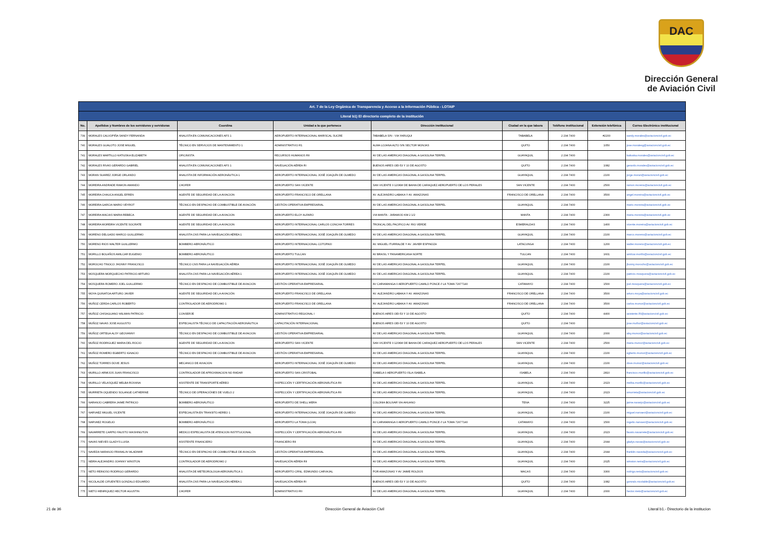DAC
Dirección General
de Aviación Civil
| Art. 7 de la Ley Orgánica de Transparencia y Acceso a la Información Pública - LOTAIP | | | | | | | | |
| Literal b1) El directorio completo de la institución | | | | | | | | |
| No. | Apellidos y Nombres de los servidores y servidoras | Coordina | Unidad a la que pertenece | Dirección institucional | Ciudad en la que labora | Teléfono institucional | Extensión telefónica | Correo Electrónico institucional |
| 739 | MORALES CALVOPIÑA SANDY FERNANDA | ANALISTA EN COMUNICACIONES AFS 1 | AEROPUERTO INTERNACIONAL MARISCAL SUCRE | TABABELA S/N - VIA YARUQUI | TABABELA | 2 294 7400 | #2200 | sandy.morales@aviacioncivil.gob.ec |
| 740 | MORALES GUALOTO JOSE MIGUEL | TÉCNICO EN SERVICIOS DE MANTENIMIENTO 1 | ADMINISTRATIVO R1 | ALMA LOJANA ALTO S/N SECTOR MONJAS | QUITO | 2 294 7400 | 1050 | jose.moralesg@aviacioncivil.gob.ec |
| 741 | MORALES MARTILLO KATIUSKA ELIZABETH | OFICINISTA | RECURSOS HUMANOS RII | AV DE LAS AMERICAS DIAGONAL A GASOLINA TERPEL | GUAYAQUIL | 2 294 7400 | | katiuska.morales@aviacioncivil.gob.ec |
| 742 | MORALES RIVAS GERARDO GABRIEL | ANALISTA EN COMUNICACIONES AFS 1 | NAVEGACIÓN AÉREA RI | BUENOS AIRES OEI-53 Y 10 DE AGOSTO | QUITO | 2 294 7400 | 1082 | gerardo.morales@aviacioncivil.gob.ec |
| 743 | MORAN SUAREZ JORGE ORLANDO | ANALISTA DE INFORMACIÓN AERONÁUTICA 1 | AEROPUERTO INTERNACIONAL JOSÉ JOAQUÍN DE OLMEDO | AV DE LAS AMERICAS DIAGONAL A GASOLINA TERPEL | GUAYAQUIL | 2 294 7400 | 2100 | jorge.moran@aviacioncivil.gob.ec |
| 744 | MOREIRA ANDRADE RAMON AMANDO | CHOFER | AEROPUERTO SAN VICENTE | SAN VICENTE 0 120KM DE BAHIA DE CARAQUEZ AEROPUERTO DE LOS PERALES | SAN VICENTE | 2 294 7400 | 2500 | ramon.moreira@aviacioncivil.gob.ec |
| 745 | MOREIRA CHAUCA ANGEL EFREN | AGENTE DE SEGURIDAD DE LA AVIACION | AEROPUERTO FRANCISCO DE ORELLANA | AV. ALEJANDRO LABAKA Y AV. AMAZONAS | FRANCISCO DE ORELLANA | 2 294 7400 | 3500 | angel.moreira@aviacioncivil.gob.ec |
| 746 | MOREIRA GARCIA MARIO VEYROT | TÉCNICO EN DESPACHO DE COMBUSTIBLE DE AVIACIÓN | GESTIÓN OPERATIVA EMPRESARIAL | AV DE LAS AMERICAS DIAGONAL A GASOLINA TERPEL | GUAYAQUIL | 2 294 7400 | | mario.moreira@aviacioncivil.gob.ec |
| 747 | MOREIRA MACIAS MARIA REBECA | AGENTE DE SEGURIDAD DE LA AVIACION | AEROPUERTO ELOY ALFARO | VIA MANTA - JARAMIJO KM 2 1/2 | MANTA | 2 294 7400 | 2300 | maria.moreira@aviacioncivil.gob.ec |
| 748 | MOREIRA MOREIRA VICENTE SOCRATE | AGENTE DE SEGURIDAD DE LA AVIACION | AEROPUERTO INTERNACIONAL CARLOS CONCHA TORRES | TRONCAL DEL PACIFICO AV. RIO VERDE | ESMERALDAS | 2 294 7400 | 1400 | vicente.moreira@aviacioncivil.gob.ec |
| 749 | MORENO DELGADO MARCO GUILLERMO | ANALISTA CNS PARA LA NAVEGACIÓN AÉREA 1 | AEROPUERTO INTERNACIONAL JOSÉ JOAQUÍN DE OLMEDO | AV DE LAS AMERICAS DIAGONAL A GASOLINA TERPEL | GUAYAQUIL | 2 294 7400 | 2100 | marco.moreno@aviacioncivil.gob.ec |
| 750 | MORENO RIOS WALTER GUILLERMO | BOMBERO AERONÁUTICO | AEROPUERTO INTERNACIONAL COTOPAXI | AV. MIGUEL ITURRALDE Y AV. JAVIER ESPINOZA | LATACUNGA | 2 294 7400 | 1200 | walter.moreno@aviacioncivil.gob.ec |
| 751 | MORILLO BOLAÑOS AMILCAR EUGENIO | BOMBERO AERONÁUTICO | AEROPUERTO TULCAN | AV BRASIL Y PANAMERICANA NORTE | TULCAN | 2 294 7400 | 1601 | amilcar.morillo@aviacioncivil.gob.ec |
| 752 | MOROCHO TINOCO JHONNY FRANCISCO | TÉCNICO CNS PARA LA NAVEGACIÓN AÉREA | AEROPUERTO INTERNACIONAL JOSÉ JOAQUÍN DE OLMEDO | AV DE LAS AMERICAS DIAGONAL A GASOLINA TERPEL | GUAYAQUIL | 2 294 7400 | 2100 | jhonny.morocho@aviacioncivil.gob.ec |
| 753 | MOSQUERA MORQUECHO PATRICIO ARTURO | ANALISTA CNS PARA LA NAVEGACIÓN AÉREA 1 | AEROPUERTO INTERNACIONAL JOSÉ JOAQUÍN DE OLMEDO | AV DE LAS AMERICAS DIAGONAL A GASOLINA TERPEL | GUAYAQUIL | 2 294 7400 | 2100 | patricio.mosquera@aviacioncivil.gob.ec |
| 754 | MOSQUERA ROMERO JOEL GUILLERMO | TÉCNICO EN DESPACHO DE COMBUSTIBLE DE AVIACION | GESTIÓN OPERATIVA EMPRESARIAL | AV CARIAMANGA 0 AEROPUERTO CAMILO PONCE // LA TOMA 72677140 | CATAMAYO | 2 294 7400 | 1500 | joel.mosquera@aviacioncivil.gob.ec |
| 755 | MOYA QUINATOA ARTURO JAVIER | AGENTE DE SEGURIDAD DE LA AVIACIÓN | AEROPUERTO FRANCISCO DE ORELLANA | AV. ALEJANDRO LABAKA Y AV. AMAZONAS | FRANCISCO DE ORELLANA | 2 294 7400 | 3500 | arturo.moya@aviacioncivil.gob.ec |
| 756 | MUÑOZ CERDA CARLOS ROBERTO | CONTROLADOR DE AERODROMO 1 | AEROPUERTO FRANCISCO DE ORELLANA | AV. ALEJANDRO LABAKA Y AV. AMAZONAS | FRANCISCO DE ORELLANA | 2 294 7400 | 3500 | carlos.munoz@aviacioncivil.gob.ec |
| 757 | MUÑOZ CHISAGUANO WILMAN PATRICIO | CONSERJE | ADMINISTRATIVO REGIONAL I | BUENOS AIRES OEI-53 Y 10 DE AGOSTO | QUITO | 2 294 7400 | 4400 | asistente.RI@aviacioncivil.gob.ec |
| 758 | MUÑOZ NAVAS JOSE AUGUSTO | ESPECIALISTA TÉCNICO DE CAPACITACIÓN AERONÁUTICA | CAPACITACIÓN INTERNACIONAL | BUENOS AIRES OEI-53 Y 10 DE AGOSTO | QUITO | 2 294 7400 | | jose.muñoz@aviacioncivil.gob.ec |
| 759 | MUÑOZ ORTEGA ALSY GEOVANNY | TÉCNICO EN DESPACHO DE COMBUSTIBLE DE AVIACION | GESTIÓN OPERATIVA EMPRESARIAL | AV DE LAS AMERICAS DIAGONAL A GASOLINA TERPEL | GUAYAQUIL | 2 294 7400 | 2000 | alsy.munoz@aviacioncivil.gob.ec |
| 760 | MUÑOZ RODRIGUEZ MARIA DEL ROCIO | AGENTE DE SEGURIDAD DE LA AVIACION | AEROPUERTO SAN VICENTE | SAN VICENTE 0 120KM DE BAHIA DE CARAQUEZ AEROPUERTO DE LOS PERALES | SAN VICENTE | 2 294 7400 | 2500 | maria.munoz@aviacioncivil.gob.ec |
| 761 | MUÑOZ ROMERO EGBERTO IGNACIO | TÉCNICO EN DESPACHO DE COMBUSTIBLE DE AVIACION | GESTIÓN OPERATIVA EMPRESARIAL | AV DE LAS AMERICAS DIAGONAL A GASOLINA TERPEL | GUAYAQUIL | 2 294 7400 | 2100 | egberto.munoz@aviacioncivil.gob.ec |
| 762 | MUÑOZ TORRES DOVE JESUS | MECANICO DE AVIACION | AEROPUERTO INTERNACIONAL JOSÉ JOAQUÍN DE OLMEDO | AV DE LAS AMERICAS DIAGONAL A GASOLINA TERPEL | GUAYAQUIL | 2 294 7400 | 2100 | dove.munoz@aviacioncivil.gob.ec |
| 763 | MURILLO ARMIJOS JUAN FRANCISCO | CONTROLADOR DE APROXIMACION NO RADAR | AEROPUERTO SAN CRISTOBAL | ISABELA 0 AEROPUERTO ISLA ISABELA | ISABELA | 2 294 7400 | 2810 | francisco.murillo@aviacioncivil.gob.ec |
| 764 | MURILLO VELASQUEZ MELBA ROXANA | ASISTENTE DE TRANSPORTE AÉREO | INSPECCIÓN Y CERTIFICACIÓN AERONÁUTICA RII | AV DE LAS AMERICAS DIAGONAL A GASOLINA TERPEL | GUAYAQUIL | 2 294 7400 | 2023 | melba.murillo@aviacioncivil.gob.ec |
| 765 | MURRIETA OQUENDO SOLANGE CATHERINE | TÉCNICO DE OPERACIÓNES DE VUELO 2 | INSPECCIÓN Y CERTIFICACIÓN AERONÁUTICA RII | AV DE LAS AMERICAS DIAGONAL A GASOLINA TERPEL | GUAYAQUIL | 2 294 7400 | 2023 | smurrieta@aviacioncivil.gob.ec |
| 766 | NARANJO CABRERA JAIME PATRICIO | BOMBERO AERONÁUTICO | AEROPUERTO DE SHELL MERA | COLONIA BOLIVAR VIA AHUANO | TENA | 2 294 7400 | 3225 | jaime.naranjo@aviacioncivil.gob.ec |
| 767 | NARVAEZ MIGUEL VICENTE | ESPECIALISTA EN TRANSITO AEREO 1 | AEROPUERTO INTERNACIONAL JOSÉ JOAQUÍN DE OLMEDO | AV DE LAS AMERICAS DIAGONAL A GASOLINA TERPEL | GUAYAQUIL | 2 294 7400 | 2100 | miguel.narvaez@aviacioncivil.gob.ec |
| 768 | NARVAEZ ROGELIO | BOMBERO AERONÁUTICO | AEROPUERTO LA TOMA (LOJA) | AV CARIAMANGA 0 AEROPUERTO CAMILO PONCE // LA TOMA 72677140 | CATAMAYO | 2 294 7400 | 1500 | rogelio.narvaez@aviacioncivil.gob.ec |
| 769 | NAVARRETE CARPIO FAUSTO WASHINGTON | MEDICO ESPECIALISTA DE ATENCION INSTITUCIONAL | INSPECCIÓN Y CERTIFICACIÓN AERONÁUTICA RII | AV DE LAS AMERICAS DIAGONAL A GASOLINA TERPEL | GUAYAQUIL | 2 294 7400 | 2023 | fausto.navarrete@aviacioncivil.gob.ec |
| 770 | NAVAS NIEVES GLADYS LUISA | ASISTENTE FINANCIERO | FINANCIERO RII | AV DE LAS AMERICAS DIAGONAL A GASOLINA TERPEL | GUAYAQUIL | 2 294 7400 | 2044 | gladys.navas@aviacioncivil.gob.ec |
| 771 | NAVEDA NARANJO FRANKLIN WLADIMIR | TÉCNICO EN DESPACHO DE COMBUSTIBLE DE AVIACIÓN | GESTIÓN OPERATIVA EMPRESARIAL | AV DE LAS AMERICAS DIAGONAL A GASOLINA TERPEL | GUAYAQUIL | 2 294 7400 | 2044 | franklin.naveda@aviacioncivil.gob.ec |
| 772 | NEIRA ALEJANDRO JOHNNY WINSTON | CONTROLADOR DE AERODROMO 2 | NAVEGACIÓN AÉREA RII | AV DE LAS AMERICAS DIAGONAL A GASOLINA TERPEL | GUAYAQUIL | 2 294 7400 | 2025 | winston.neira@aviacioncivil.gob.ec |
| 773 | NETO REINOSO RODRIGO GERARDO | ANALISTA DE METEOROLOGIA AERONÁUTICA 1 | AEROPUERTO CRNL. EDMUNDO CARVAJAL | POR AMAZONAS Y AV JAIME ROLDOS | MACAS | 2 294 7400 | 3300 | rodrigo.neto@aviacioncivil.gob.ec |
| 774 | NICOLALDE CIFUENTES GONZALO EDUARDO | ANALISTA CNS PARA LA NAVEGACIÓN AÉREA 1 | NAVEGACIÓN AÉREA RI | BUENOS AIRES OEI-53 Y 10 DE AGOSTO | QUITO | 2 294 7400 | 1082 | gonzalo.nicolalde@aviacioncivil.gob.ec |
| 775 | NIETO HENRIQUEZ HECTOR AGUSTIN | CHOFER | ADMINISTRATIVO RII | AV DE LAS AMERICAS DIAGONAL A GASOLINA TERPEL | GUAYAQUIL | 2 294 7400 | 2000 | hector.nieto@aviacioncivil.gob.ec |
21 de 36 Dirección General de Aviación Civil Literal b1.- Directorio de la institucion